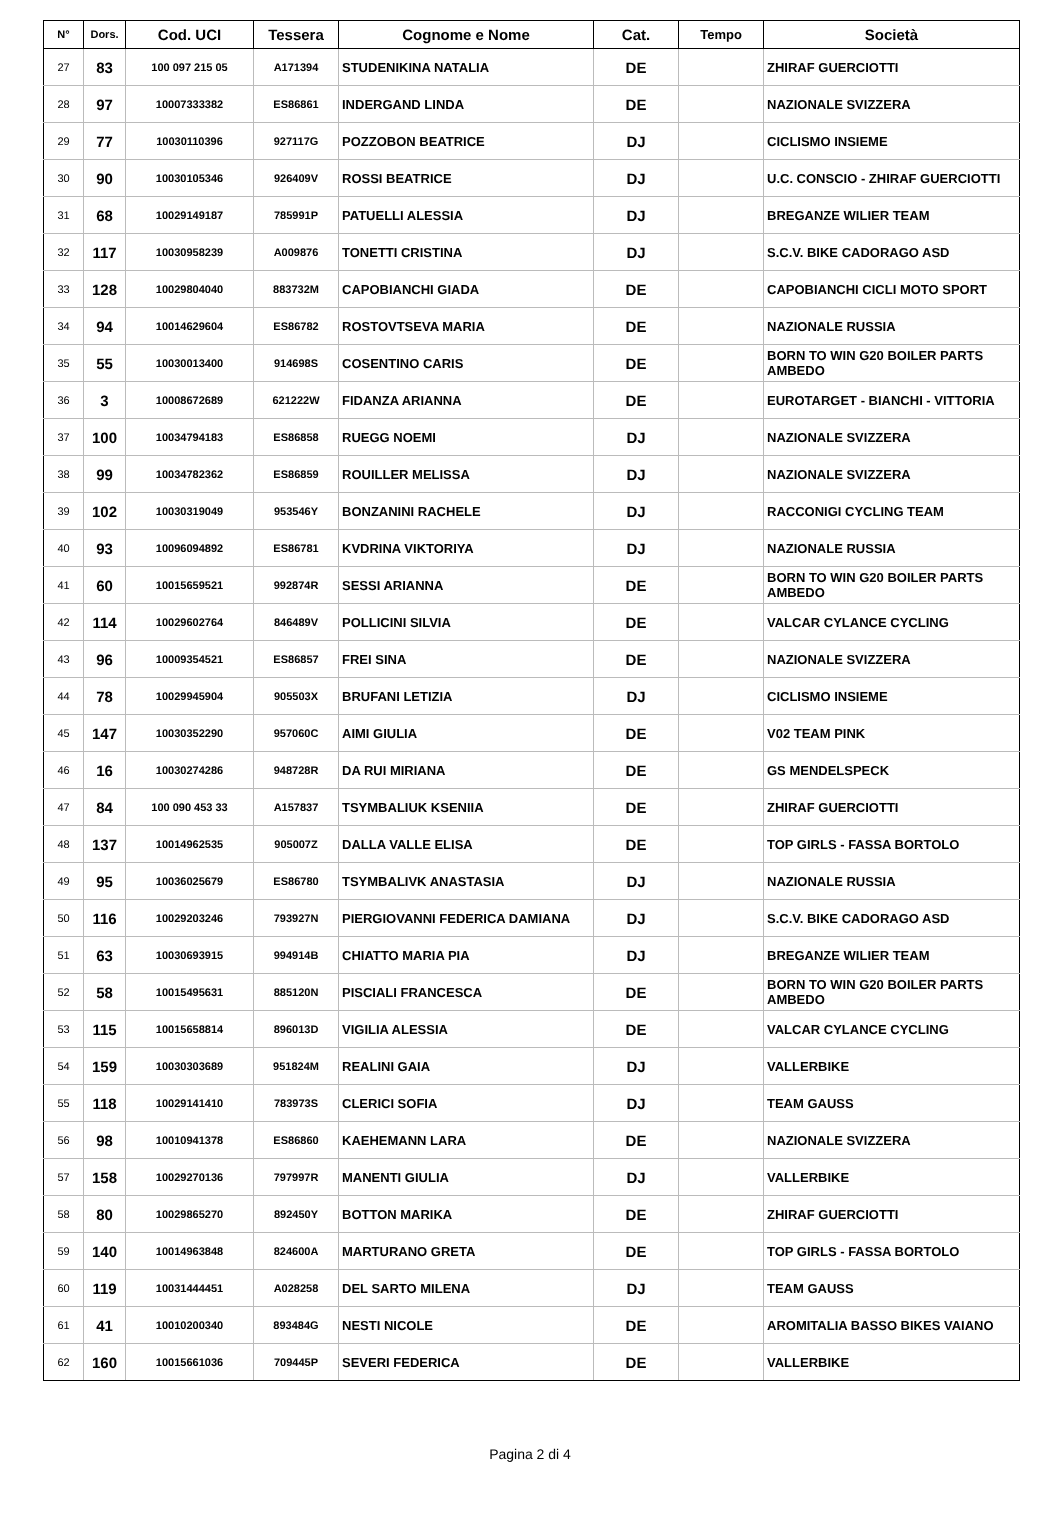| N° | Dors. | Cod. UCI | Tessera | Cognome e Nome | Cat. | Tempo | Società |
| --- | --- | --- | --- | --- | --- | --- | --- |
| 27 | 83 | 100 097 215 05 | A171394 | STUDENIKINA NATALIA | DE | | ZHIRAF GUERCIOTTI |
| 28 | 97 | 10007333382 | ES86861 | INDERGAND LINDA | DE | | NAZIONALE SVIZZERA |
| 29 | 77 | 10030110396 | 927117G | POZZOBON BEATRICE | DJ | | CICLISMO INSIEME |
| 30 | 90 | 10030105346 | 926409V | ROSSI BEATRICE | DJ | | U.C. CONSCIO - ZHIRAF GUERCIOTTI |
| 31 | 68 | 10029149187 | 785991P | PATUELLI ALESSIA | DJ | | BREGANZE WILIER TEAM |
| 32 | 117 | 10030958239 | A009876 | TONETTI CRISTINA | DJ | | S.C.V. BIKE CADORAGO ASD |
| 33 | 128 | 10029804040 | 883732M | CAPOBIANCHI GIADA | DE | | CAPOBIANCHI CICLI MOTO SPORT |
| 34 | 94 | 10014629604 | ES86782 | ROSTOVTSEVA MARIA | DE | | NAZIONALE RUSSIA |
| 35 | 55 | 10030013400 | 914698S | COSENTINO CARIS | DE | | BORN TO WIN G20 BOILER PARTS AMBEDO |
| 36 | 3 | 10008672689 | 621222W | FIDANZA ARIANNA | DE | | EUROTARGET - BIANCHI - VITTORIA |
| 37 | 100 | 10034794183 | ES86858 | RUEGG NOEMI | DJ | | NAZIONALE SVIZZERA |
| 38 | 99 | 10034782362 | ES86859 | ROUILLER MELISSA | DJ | | NAZIONALE SVIZZERA |
| 39 | 102 | 10030319049 | 953546Y | BONZANINI RACHELE | DJ | | RACCONIGI CYCLING TEAM |
| 40 | 93 | 10096094892 | ES86781 | KVDRINA VIKTORIYA | DJ | | NAZIONALE RUSSIA |
| 41 | 60 | 10015659521 | 992874R | SESSI ARIANNA | DE | | BORN TO WIN G20 BOILER PARTS AMBEDO |
| 42 | 114 | 10029602764 | 846489V | POLLICINI SILVIA | DE | | VALCAR CYLANCE CYCLING |
| 43 | 96 | 10009354521 | ES86857 | FREI SINA | DE | | NAZIONALE SVIZZERA |
| 44 | 78 | 10029945904 | 905503X | BRUFANI LETIZIA | DJ | | CICLISMO INSIEME |
| 45 | 147 | 10030352290 | 957060C | AIMI GIULIA | DE | | V02 TEAM PINK |
| 46 | 16 | 10030274286 | 948728R | DA RUI MIRIANA | DE | | GS MENDELSPECK |
| 47 | 84 | 100 090 453 33 | A157837 | TSYMBALIUK KSENIIA | DE | | ZHIRAF GUERCIOTTI |
| 48 | 137 | 10014962535 | 905007Z | DALLA VALLE ELISA | DE | | TOP GIRLS - FASSA BORTOLO |
| 49 | 95 | 10036025679 | ES86780 | TSYMBALIVK ANASTASIA | DJ | | NAZIONALE RUSSIA |
| 50 | 116 | 10029203246 | 793927N | PIERGIOVANNI FEDERICA DAMIANA | DJ | | S.C.V. BIKE CADORAGO ASD |
| 51 | 63 | 10030693915 | 994914B | CHIATTO MARIA PIA | DJ | | BREGANZE WILIER TEAM |
| 52 | 58 | 10015495631 | 885120N | PISCIALI FRANCESCA | DE | | BORN TO WIN G20 BOILER PARTS AMBEDO |
| 53 | 115 | 10015658814 | 896013D | VIGILIA ALESSIA | DE | | VALCAR CYLANCE CYCLING |
| 54 | 159 | 10030303689 | 951824M | REALINI GAIA | DJ | | VALLERBIKE |
| 55 | 118 | 10029141410 | 783973S | CLERICI SOFIA | DJ | | TEAM GAUSS |
| 56 | 98 | 10010941378 | ES86860 | KAEHEMANN LARA | DE | | NAZIONALE SVIZZERA |
| 57 | 158 | 10029270136 | 797997R | MANENTI GIULIA | DJ | | VALLERBIKE |
| 58 | 80 | 10029865270 | 892450Y | BOTTON MARIKA | DE | | ZHIRAF GUERCIOTTI |
| 59 | 140 | 10014963848 | 824600A | MARTURANO GRETA | DE | | TOP GIRLS - FASSA BORTOLO |
| 60 | 119 | 10031444451 | A028258 | DEL SARTO MILENA | DJ | | TEAM GAUSS |
| 61 | 41 | 10010200340 | 893484G | NESTI NICOLE | DE | | AROMITALIA BASSO BIKES VAIANO |
| 62 | 160 | 10015661036 | 709445P | SEVERI FEDERICA | DE | | VALLERBIKE |
Pagina 2 di 4